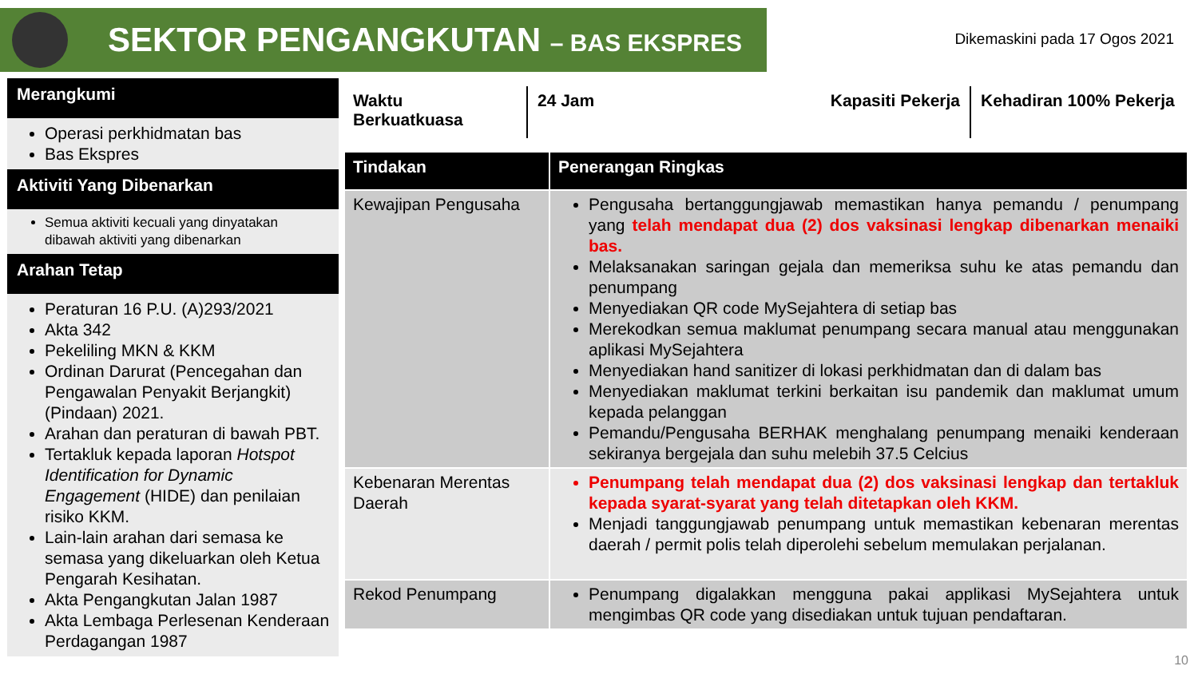SEKTOR PENGANGKUTAN – BAS EKSPRES
Dikemaskini pada 17 Ogos 2021
Merangkumi
Operasi perkhidmatan bas
Bas Ekspres
Aktiviti Yang Dibenarkan
Semua aktiviti kecuali yang dinyatakan dibawah aktiviti yang dibenarkan
Arahan Tetap
Peraturan 16 P.U. (A)293/2021
Akta 342
Pekeliling MKN & KKM
Ordinan Darurat (Pencegahan dan Pengawalan Penyakit Berjangkit) (Pindaan) 2021.
Arahan dan peraturan di bawah PBT.
Tertakluk kepada laporan Hotspot Identification for Dynamic Engagement (HIDE) dan penilaian risiko KKM.
Lain-lain arahan dari semasa ke semasa yang dikeluarkan oleh Ketua Pengarah Kesihatan.
Akta Pengangkutan Jalan 1987
Akta Lembaga Perlesenan Kenderaan Perdagangan 1987
Waktu Berkuatkuasa
24 Jam Kapasiti Pekerja
Kehadiran 100% Pekerja
| Tindakan | Penerangan Ringkas |
| --- | --- |
| Kewajipan Pengusaha | Pengusaha bertanggungjawab memastikan hanya pemandu / penumpang yang telah mendapat dua (2) dos vaksinasi lengkap dibenarkan menaiki bas. Melaksanakan saringan gejala dan memeriksa suhu ke atas pemandu dan penumpang Menyediakan QR code MySejahtera di setiap bas Merekodkan semua maklumat penumpang secara manual atau menggunakan aplikasi MySejahtera Menyediakan hand sanitizer di lokasi perkhidmatan dan di dalam bas Menyediakan maklumat terkini berkaitan isu pandemik dan maklumat umum kepada pelanggan Pemandu/Pengusaha BERHAK menghalang penumpang menaiki kenderaan sekiranya bergejala dan suhu melebih 37.5 Celcius |
| Kebenaran Merentas Daerah | Penumpang telah mendapat dua (2) dos vaksinasi lengkap dan tertakluk kepada syarat-syarat yang telah ditetapkan oleh KKM. Menjadi tanggungjawab penumpang untuk memastikan kebenaran merentas daerah / permit polis telah diperolehi sebelum memulakan perjalanan. |
| Rekod Penumpang | Penumpang digalakkan mengguna pakai applikasi MySejahtera untuk mengimbas QR code yang disediakan untuk tujuan pendaftaran. |
10